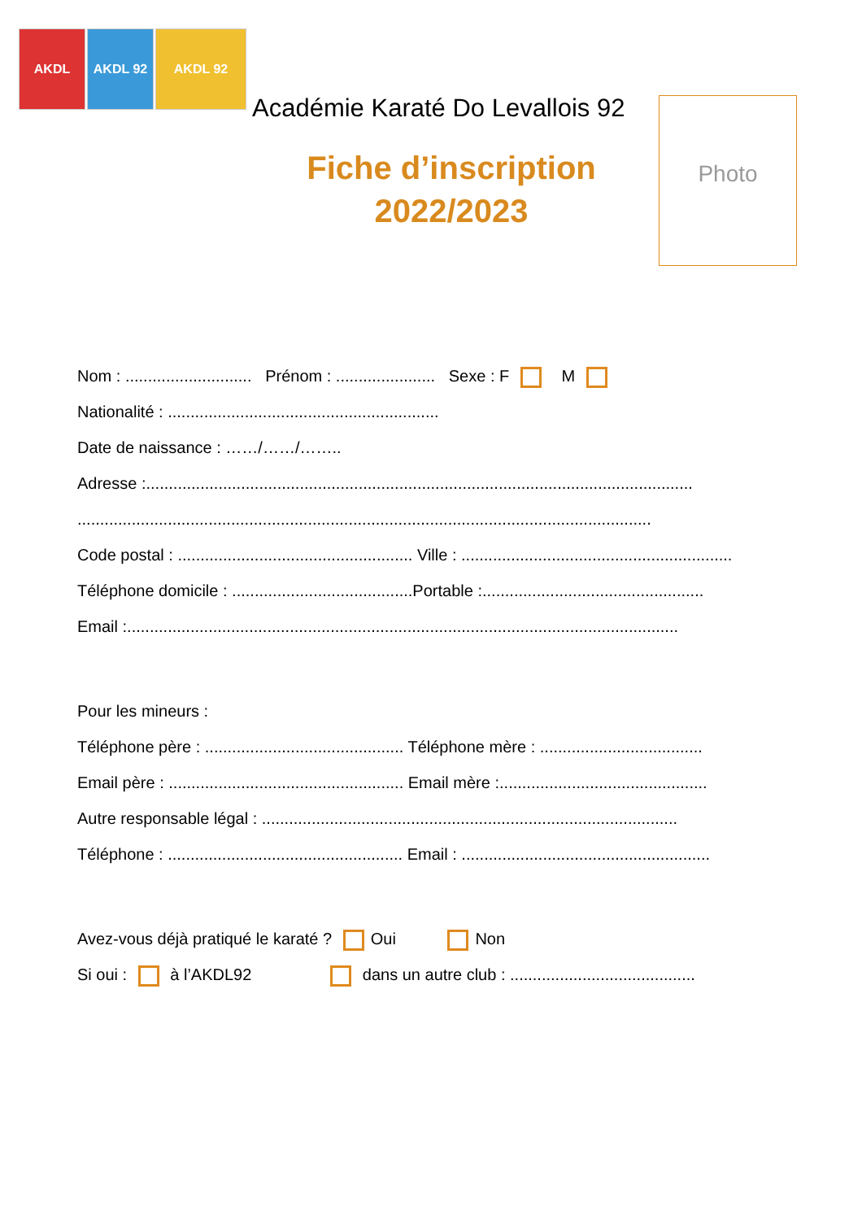AKDL AKDL 92 AKDL 92
Académie Karaté Do Levallois 92
Fiche d’inscription
2022/2023
Photo
Nom : ............................ Prénom : ...................... Sexe : F M
Nationalité : ............................................................
Date de naissance : ……/……/……..
Adresse :.........................................................................................................................
...............................................................................................................................
Code postal : .................................................... Ville : ............................................................
Téléphone domicile : ........................................Portable :.................................................
Email :..........................................................................................................................
Pour les mineurs :
Téléphone père : ............................................ Téléphone mère : ....................................
Email père : .................................................... Email mère :..............................................
Autre responsable légal : ............................................................................................
Téléphone : .................................................... Email : .......................................................
Avez-vous déjà pratiqué le karaté ? Oui Non
Si oui : à l’AKDL92 dans un autre club : .........................................